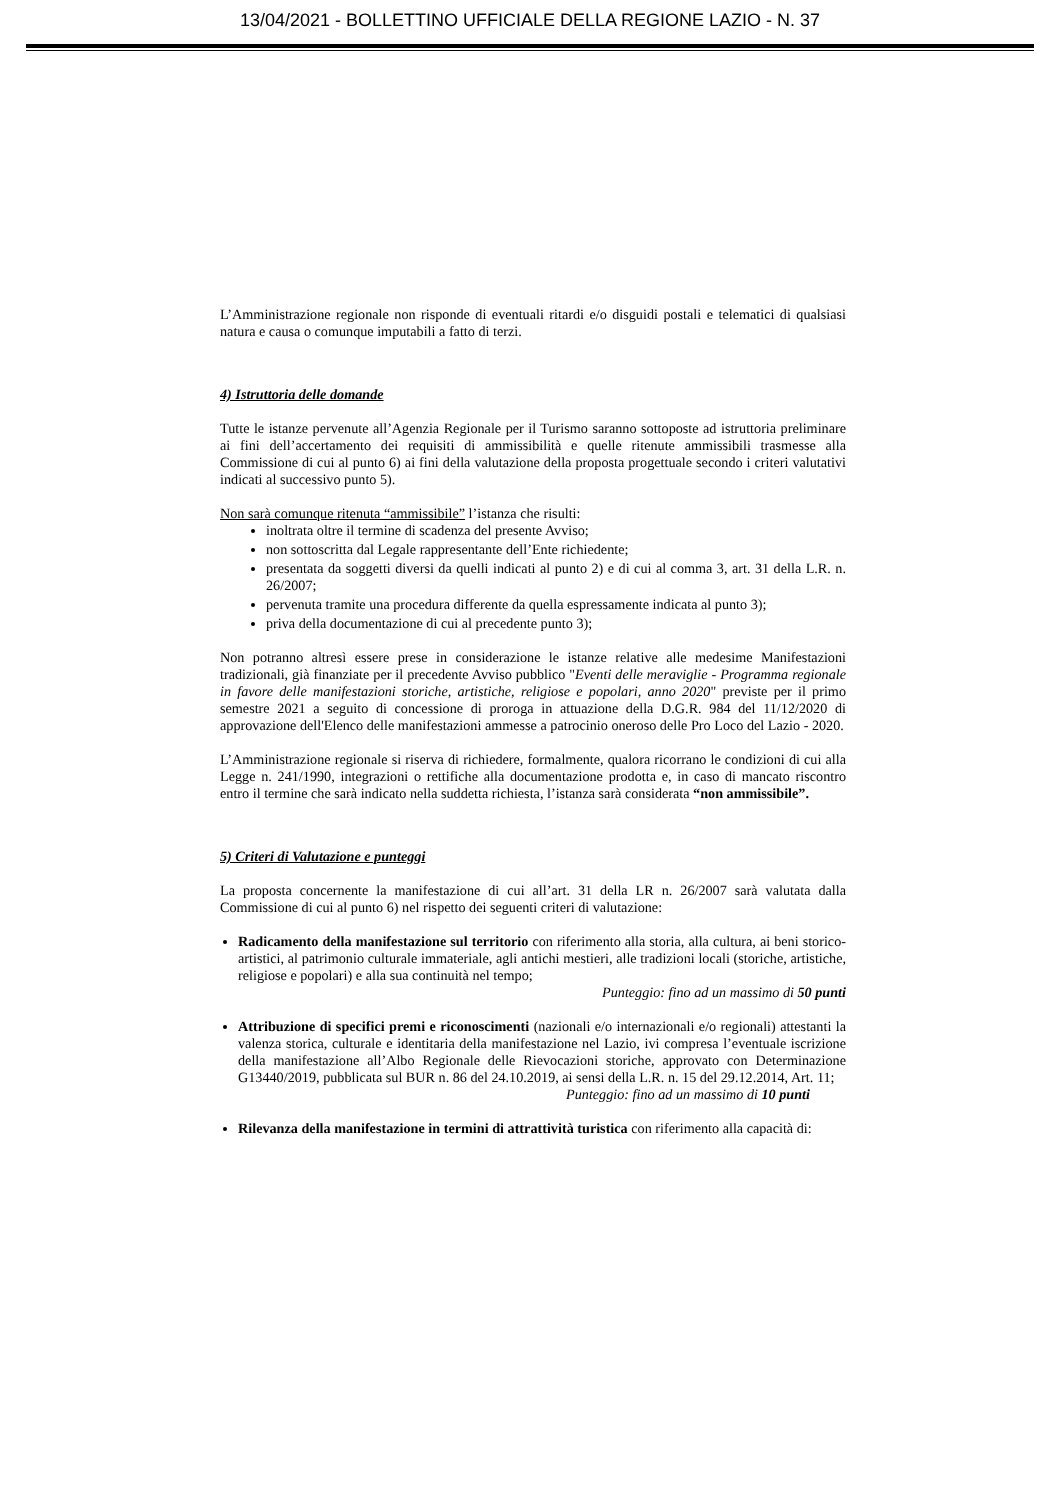13/04/2021 - BOLLETTINO UFFICIALE DELLA REGIONE LAZIO - N. 37
L’Amministrazione regionale non risponde di eventuali ritardi e/o disguidi postali e telematici di qualsiasi natura e causa o comunque imputabili a fatto di terzi.
4) Istruttoria delle domande
Tutte le istanze pervenute all’Agenzia Regionale per il Turismo saranno sottoposte ad istruttoria preliminare ai fini dell’accertamento dei requisiti di ammissibilità e quelle ritenute ammissibili trasmesse alla Commissione di cui al punto 6) ai fini della valutazione della proposta progettuale secondo i criteri valutativi indicati al successivo punto 5).
Non sarà comunque ritenuta “ammissibile” l’istanza che risulti:
inoltrata oltre il termine di scadenza del presente Avviso;
non sottoscritta dal Legale rappresentante dell’Ente richiedente;
presentata da soggetti diversi da quelli indicati al punto 2) e di cui al comma 3, art. 31 della L.R. n. 26/2007;
pervenuta tramite una procedura differente da quella espressamente indicata al punto 3);
priva della documentazione di cui al precedente punto 3);
Non potranno altresì essere prese in considerazione le istanze relative alle medesime Manifestazioni tradizionali, già finanziate per il precedente Avviso pubblico "Eventi delle meraviglie - Programma regionale in favore delle manifestazioni storiche, artistiche, religiose e popolari, anno 2020" previste per il primo semestre 2021 a seguito di concessione di proroga in attuazione della D.G.R. 984 del 11/12/2020 di approvazione dell'Elenco delle manifestazioni ammesse a patrocinio oneroso delle Pro Loco del Lazio - 2020.
L’Amministrazione regionale si riserva di richiedere, formalmente, qualora ricorrano le condizioni di cui alla Legge n. 241/1990, integrazioni o rettifiche alla documentazione prodotta e, in caso di mancato riscontro entro il termine che sarà indicato nella suddetta richiesta, l’istanza sarà considerata “non ammissibile”.
5) Criteri di Valutazione e punteggi
La proposta concernente la manifestazione di cui all’art. 31 della LR n. 26/2007 sarà valutata dalla Commissione di cui al punto 6) nel rispetto dei seguenti criteri di valutazione:
Radicamento della manifestazione sul territorio con riferimento alla storia, alla cultura, ai beni storico-artistici, al patrimonio culturale immateriale, agli antichi mestieri, alle tradizioni locali (storiche, artistiche, religiose e popolari) e alla sua continuità nel tempo;
Punteggio: fino ad un massimo di 50 punti
Attribuzione di specifici premi e riconoscimenti (nazionali e/o internazionali e/o regionali) attestanti la valenza storica, culturale e identitaria della manifestazione nel Lazio, ivi compresa l’eventuale iscrizione della manifestazione all’Albo Regionale delle Rievocazioni storiche, approvato con Determinazione G13440/2019, pubblicata sul BUR n. 86 del 24.10.2019, ai sensi della L.R. n. 15 del 29.12.2014, Art. 11;
Punteggio: fino ad un massimo di 10 punti
Rilevanza della manifestazione in termini di attrattività turistica con riferimento alla capacità di: